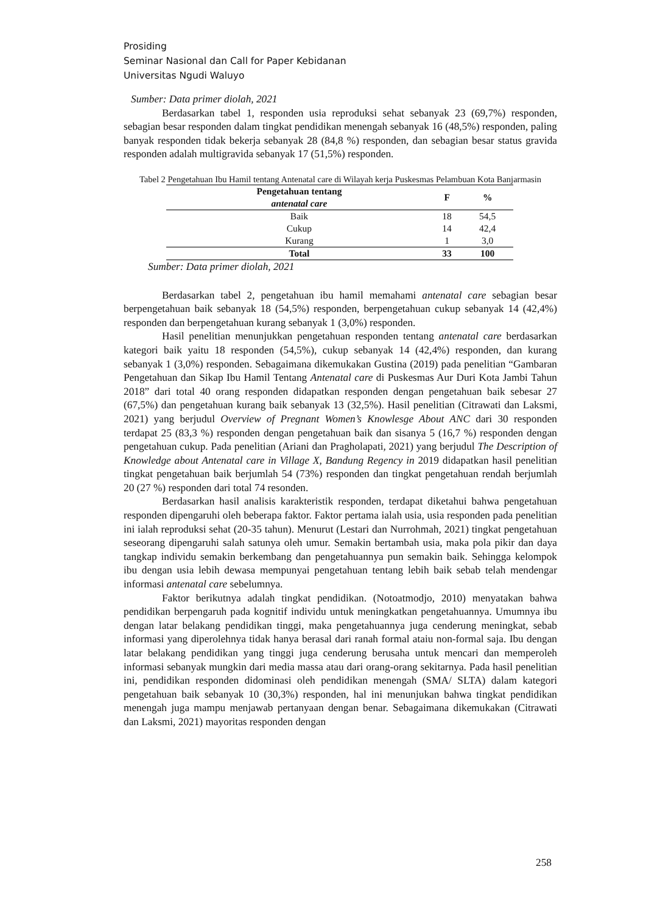Prosiding
Seminar Nasional dan Call for Paper Kebidanan
Universitas Ngudi Waluyo
Sumber: Data primer diolah, 2021
Berdasarkan tabel 1, responden usia reproduksi sehat sebanyak 23 (69,7%) responden, sebagian besar responden dalam tingkat pendidikan menengah sebanyak 16 (48,5%) responden, paling banyak responden tidak bekerja sebanyak 28 (84,8 %) responden, dan sebagian besar status gravida responden adalah multigravida sebanyak 17 (51,5%) responden.
Tabel 2 Pengetahuan Ibu Hamil tentang Antenatal care di Wilayah kerja Puskesmas Pelambuan Kota Banjarmasin
| Pengetahuan tentang antenatal care | F | % |
| --- | --- | --- |
| Baik | 18 | 54,5 |
| Cukup | 14 | 42,4 |
| Kurang | 1 | 3,0 |
| Total | 33 | 100 |
Sumber: Data primer diolah, 2021
Berdasarkan tabel 2, pengetahuan ibu hamil memahami antenatal care sebagian besar berpengetahuan baik sebanyak 18 (54,5%) responden, berpengetahuan cukup sebanyak 14 (42,4%) responden dan berpengetahuan kurang sebanyak 1 (3,0%) responden.
Hasil penelitian menunjukkan pengetahuan responden tentang antenatal care berdasarkan kategori baik yaitu 18 responden (54,5%), cukup sebanyak 14 (42,4%) responden, dan kurang sebanyak 1 (3,0%) responden. Sebagaimana dikemukakan Gustina (2019) pada penelitian “Gambaran Pengetahuan dan Sikap Ibu Hamil Tentang Antenatal care di Puskesmas Aur Duri Kota Jambi Tahun 2018” dari total 40 orang responden didapatkan responden dengan pengetahuan baik sebesar 27 (67,5%) dan pengetahuan kurang baik sebanyak 13 (32,5%). Hasil penelitian (Citrawati dan Laksmi, 2021) yang berjudul Overview of Pregnant Women’s Knowlesge About ANC dari 30 responden terdapat 25 (83,3 %) responden dengan pengetahuan baik dan sisanya 5 (16,7 %) responden dengan pengetahuan cukup. Pada penelitian (Ariani dan Pragholapati, 2021) yang berjudul The Description of Knowledge about Antenatal care in Village X, Bandung Regency in 2019 didapatkan hasil penelitian tingkat pengetahuan baik berjumlah 54 (73%) responden dan tingkat pengetahuan rendah berjumlah 20 (27 %) responden dari total 74 resonden.
Berdasarkan hasil analisis karakteristik responden, terdapat diketahui bahwa pengetahuan responden dipengaruhi oleh beberapa faktor. Faktor pertama ialah usia, usia responden pada penelitian ini ialah reproduksi sehat (20-35 tahun). Menurut (Lestari dan Nurrohmah, 2021) tingkat pengetahuan seseorang dipengaruhi salah satunya oleh umur. Semakin bertambah usia, maka pola pikir dan daya tangkap individu semakin berkembang dan pengetahuannya pun semakin baik. Sehingga kelompok ibu dengan usia lebih dewasa mempunyai pengetahuan tentang lebih baik sebab telah mendengar informasi antenatal care sebelumnya.
Faktor berikutnya adalah tingkat pendidikan. (Notoatmodjo, 2010) menyatakan bahwa pendidikan berpengaruh pada kognitif individu untuk meningkatkan pengetahuannya. Umumnya ibu dengan latar belakang pendidikan tinggi, maka pengetahuannya juga cenderung meningkat, sebab informasi yang diperolehnya tidak hanya berasal dari ranah formal ataiu non-formal saja. Ibu dengan latar belakang pendidikan yang tinggi juga cenderung berusaha untuk mencari dan memperoleh informasi sebanyak mungkin dari media massa atau dari orang-orang sekitarnya. Pada hasil penelitian ini, pendidikan responden didominasi oleh pendidikan menengah (SMA/ SLTA) dalam kategori pengetahuan baik sebanyak 10 (30,3%) responden, hal ini menunjukan bahwa tingkat pendidikan menengah juga mampu menjawab pertanyaan dengan benar. Sebagaimana dikemukakan (Citrawati dan Laksmi, 2021) mayoritas responden dengan
258